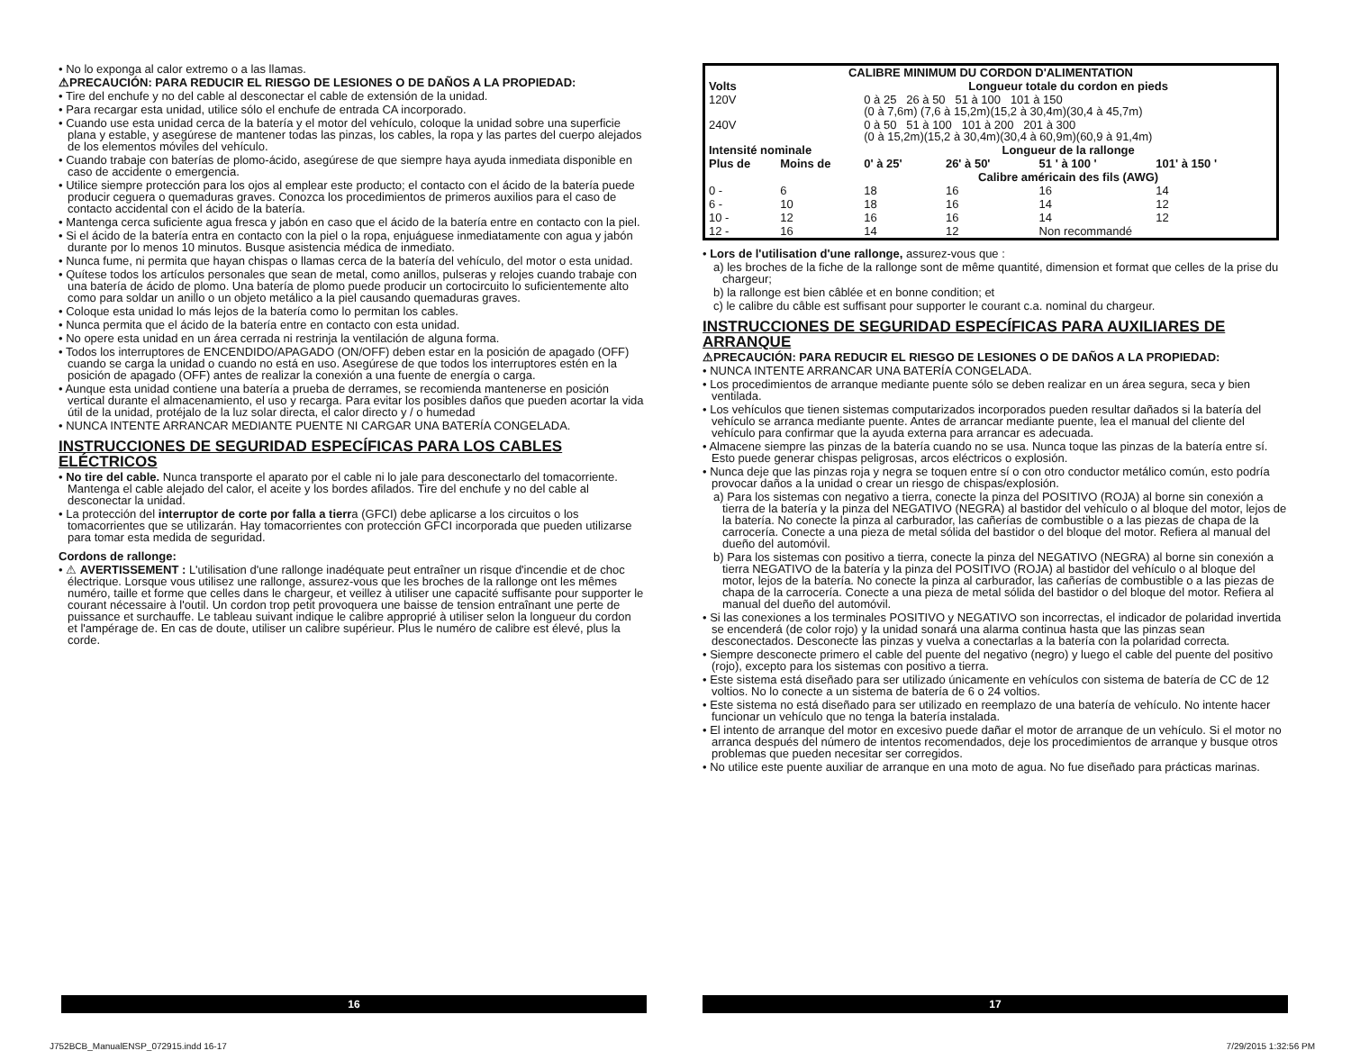• No lo exponga al calor extremo o a las llamas.
⚠PRECAUCIÓN: PARA REDUCIR EL RIESGO DE LESIONES O DE DAÑOS A LA PROPIEDAD:
• Tire del enchufe y no del cable al desconectar el cable de extensión de la unidad.
• Para recargar esta unidad, utilice sólo el enchufe de entrada CA incorporado.
• Cuando use esta unidad cerca de la batería y el motor del vehículo, coloque la unidad sobre una superficie plana y estable, y asegúrese de mantener todas las pinzas, los cables, la ropa y las partes del cuerpo alejados de los elementos móviles del vehículo.
• Cuando trabaje con baterías de plomo-ácido, asegúrese de que siempre haya ayuda inmediata disponible en caso de accidente o emergencia.
• Utilice siempre protección para los ojos al emplear este producto; el contacto con el ácido de la batería puede producir ceguera o quemaduras graves. Conozca los procedimientos de primeros auxilios para el caso de contacto accidental con el ácido de la batería.
• Mantenga cerca suficiente agua fresca y jabón en caso que el ácido de la batería entre en contacto con la piel.
• Si el ácido de la batería entra en contacto con la piel o la ropa, enjuáguese inmediatamente con agua y jabón durante por lo menos 10 minutos. Busque asistencia médica de inmediato.
• Nunca fume, ni permita que hayan chispas o llamas cerca de la batería del vehículo, del motor o esta unidad.
• Quítese todos los artículos personales que sean de metal, como anillos, pulseras y relojes cuando trabaje con una batería de ácido de plomo. Una batería de plomo puede producir un cortocircuito lo suficientemente alto como para soldar un anillo o un objeto metálico a la piel causando quemaduras graves.
• Coloque esta unidad lo más lejos de la batería como lo permitan los cables.
• Nunca permita que el ácido de la batería entre en contacto con esta unidad.
• No opere esta unidad en un área cerrada ni restrinja la ventilación de alguna forma.
• Todos los interruptores de ENCENDIDO/APAGADO (ON/OFF) deben estar en la posición de apagado (OFF) cuando se carga la unidad o cuando no está en uso. Asegúrese de que todos los interruptores estén en la posición de apagado (OFF) antes de realizar la conexión a una fuente de energía o carga.
• Aunque esta unidad contiene una batería a prueba de derrames, se recomienda mantenerse en posición vertical durante el almacenamiento, el uso y recarga. Para evitar los posibles daños que pueden acortar la vida útil de la unidad, protéjalo de la luz solar directa, el calor directo y / o humedad
• NUNCA INTENTE ARRANCAR MEDIANTE PUENTE NI CARGAR UNA BATERÍA CONGELADA.
INSTRUCCIONES DE SEGURIDAD ESPECÍFICAS PARA LOS CABLES ELÉCTRICOS
• No tire del cable. Nunca transporte el aparato por el cable ni lo jale para desconectarlo del tomacorriente. Mantenga el cable alejado del calor, el aceite y los bordes afilados. Tire del enchufe y no del cable al desconectar la unidad.
• La protección del interruptor de corte por falla a tierra (GFCI) debe aplicarse a los circuitos o los tomacorrientes que se utilizarán. Hay tomacorrientes con protección GFCI incorporada que pueden utilizarse para tomar esta medida de seguridad.
Cordons de rallonge:
• ⚠ AVERTISSEMENT : L'utilisation d'une rallonge inadéquate peut entraîner un risque d'incendie et de choc électrique. Lorsque vous utilisez une rallonge, assurez-vous que les broches de la rallonge ont les mêmes numéro, taille et forme que celles dans le chargeur, et veillez à utiliser une capacité suffisante pour supporter le courant nécessaire à l'outil. Un cordon trop petit provoquera une baisse de tension entraînant une perte de puissance et surchauffe. Le tableau suivant indique le calibre approprié à utiliser selon la longueur du cordon et l'ampérage de. En cas de doute, utiliser un calibre supérieur. Plus le numéro de calibre est élevé, plus la corde.
| CALIBRE MINIMUM DU CORDON D'ALIMENTATION | | | | | |
| --- | --- | --- | --- | --- | --- |
| Volts | | Longueur totale du cordon en pieds | | | |
| 120V | | 0 à 25 26 à 50 51 à 100 101 à 150 (0 à 7,6m) (7,6 à 15,2m)(15,2 à 30,4m)(30,4 à 45,7m) | | | |
| 240V | | 0 à 50 51 à 100 101 à 200 201 à 300 (0 à 15,2m)(15,2 à 30,4m)(30,4 à 60,9m)(60,9 à 91,4m) | | | |
| Intensité nominale | | Longueur de la rallonge | | | |
| Plus de | Moins de | 0' à 25' | 26' à 50' | 51 ' à 100 ' | 101' à 150 ' |
| | | Calibre américain des fils (AWG) | | | |
| 0 - | 6 | 18 | 16 | 16 | 14 |
| 6 - | 10 | 18 | 16 | 14 | 12 |
| 10 - | 12 | 16 | 16 | 14 | 12 |
| 12 - | 16 | 14 | 12 | Non recommandé | |
• Lors de l'utilisation d'une rallonge, assurez-vous que :
a) les broches de la fiche de la rallonge sont de même quantité, dimension et format que celles de la prise du chargeur;
b) la rallonge est bien câblée et en bonne condition; et
c) le calibre du câble est suffisant pour supporter le courant c.a. nominal du chargeur.
INSTRUCCIONES DE SEGURIDAD ESPECÍFICAS PARA AUXILIARES DE ARRANQUE
⚠PRECAUCIÓN: PARA REDUCIR EL RIESGO DE LESIONES O DE DAÑOS A LA PROPIEDAD:
• NUNCA INTENTE ARRANCAR UNA BATERÍA CONGELADA.
• Los procedimientos de arranque mediante puente sólo se deben realizar en un área segura, seca y bien ventilada.
• Los vehículos que tienen sistemas computarizados incorporados pueden resultar dañados si la batería del vehículo se arranca mediante puente. Antes de arrancar mediante puente, lea el manual del cliente del vehículo para confirmar que la ayuda externa para arrancar es adecuada.
• Almacene siempre las pinzas de la batería cuando no se usa. Nunca toque las pinzas de la batería entre sí. Esto puede generar chispas peligrosas, arcos eléctricos o explosión.
• Nunca deje que las pinzas roja y negra se toquen entre sí o con otro conductor metálico común, esto podría provocar daños a la unidad o crear un riesgo de chispas/explosión.
a) Para los sistemas con negativo a tierra, conecte la pinza del POSITIVO (ROJA) al borne sin conexión a tierra de la batería y la pinza del NEGATIVO (NEGRA) al bastidor del vehículo o al bloque del motor, lejos de la batería. No conecte la pinza al carburador, las cañerías de combustible o a las piezas de chapa de la carrocería. Conecte a una pieza de metal sólida del bastidor o del bloque del motor. Refiera al manual del dueño del automóvil.
b) Para los sistemas con positivo a tierra, conecte la pinza del NEGATIVO (NEGRA) al borne sin conexión a tierra NEGATIVO de la batería y la pinza del POSITIVO (ROJA) al bastidor del vehículo o al bloque del motor, lejos de la batería. No conecte la pinza al carburador, las cañerías de combustible o a las piezas de chapa de la carrocería. Conecte a una pieza de metal sólida del bastidor o del bloque del motor. Refiera al manual del dueño del automóvil.
• Si las conexiones a los terminales POSITIVO y NEGATIVO son incorrectas, el indicador de polaridad invertida se encenderá (de color rojo) y la unidad sonará una alarma continua hasta que las pinzas sean desconectados. Desconecte las pinzas y vuelva a conectarlas a la batería con la polaridad correcta.
• Siempre desconecte primero el cable del puente del negativo (negro) y luego el cable del puente del positivo (rojo), excepto para los sistemas con positivo a tierra.
• Este sistema está diseñado para ser utilizado únicamente en vehículos con sistema de batería de CC de 12 voltios. No lo conecte a un sistema de batería de 6 o 24 voltios.
• Este sistema no está diseñado para ser utilizado en reemplazo de una batería de vehículo. No intente hacer funcionar un vehículo que no tenga la batería instalada.
• El intento de arranque del motor en excesivo puede dañar el motor de arranque de un vehículo. Si el motor no arranca después del número de intentos recomendados, deje los procedimientos de arranque y busque otros problemas que pueden necesitar ser corregidos.
• No utilice este puente auxiliar de arranque en una moto de agua. No fue diseñado para prácticas marinas.
16 17
J752BCB_ManualENSP_072915.indd 16-17
7/29/2015 1:32:56 PM